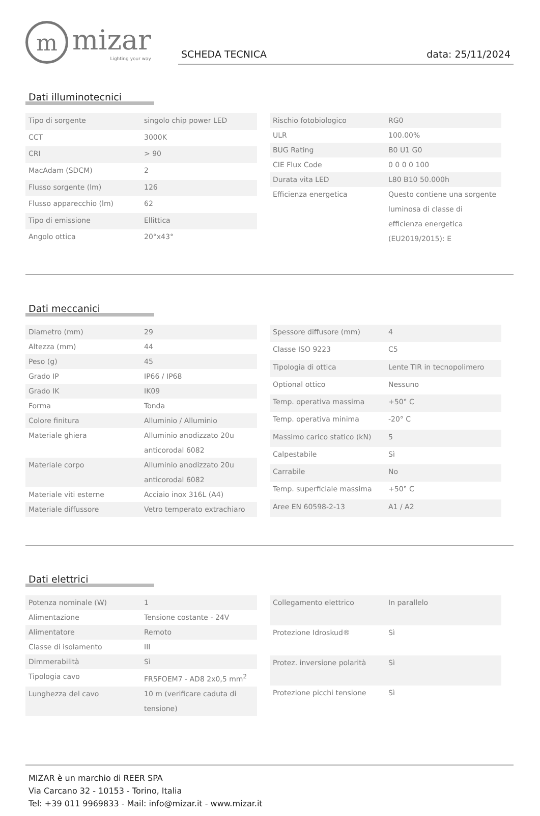m
mizar
Lighting your way
SCHEDA TECNICA data: 25/11/2024
Dati illuminotecnici
| Tipo di sorgente | singolo chip power LED |
| CCT | 3000K |
| CRI | > 90 |
| MacAdam (SDCM) | 2 |
| Flusso sorgente (lm) | 126 |
| Flusso apparecchio (lm) | 62 |
| Tipo di emissione | Ellittica |
| Angolo ottica | 20°x43° |
| Rischio fotobiologico | RG0 |
| ULR | 100.00% |
| BUG Rating | B0 U1 G0 |
| CIE Flux Code | 0 0 0 0 100 |
| Durata vita LED | L80 B10 50.000h |
| Efficienza energetica | Questo contiene una sorgente luminosa di classe di efficienza energetica (EU2019/2015): E |
Dati meccanici
| Diametro (mm) | 29 |
| Altezza (mm) | 44 |
| Peso (g) | 45 |
| Grado IP | IP66 / IP68 |
| Grado IK | IK09 |
| Forma | Tonda |
| Colore finitura | Alluminio / Alluminio |
| Materiale ghiera | Alluminio anodizzato 20u anticorodal 6082 |
| Materiale corpo | Alluminio anodizzato 20u anticorodal 6082 |
| Materiale viti esterne | Acciaio inox 316L (A4) |
| Materiale diffussore | Vetro temperato extrachiaro |
| Spessore diffusore (mm) | 4 |
| Classe ISO 9223 | C5 |
| Tipologia di ottica | Lente TIR in tecnopolimero |
| Optional ottico | Nessuno |
| Temp. operativa massima | +50° C |
| Temp. operativa minima | -20° C |
| Massimo carico statico (kN) | 5 |
| Calpestabile | Sì |
| Carrabile | No |
| Temp. superficiale massima | +50° C |
| Aree EN 60598-2-13 | A1 / A2 |
Dati elettrici
| Potenza nominale (W) | 1 |
| Alimentazione | Tensione costante - 24V |
| Alimentatore | Remoto |
| Classe di isolamento | III |
| Dimmerabilità | Sì |
| Tipologia cavo | FR5FOEM7 - AD8 2x0,5 mm<sup>2</sup> |
| Lunghezza del cavo | 10 m (verificare caduta di tensione) |
| Collegamento elettrico | In parallelo |
| Protezione Idroskud® | Sì |
| Protez. inversione polarità | Sì |
| Protezione picchi tensione | Sì |
MIZAR è un marchio di REER SPA
Via Carcano 32 - 10153 - Torino, Italia
Tel: +39 011 9969833 - Mail: info@mizar.it - www.mizar.it